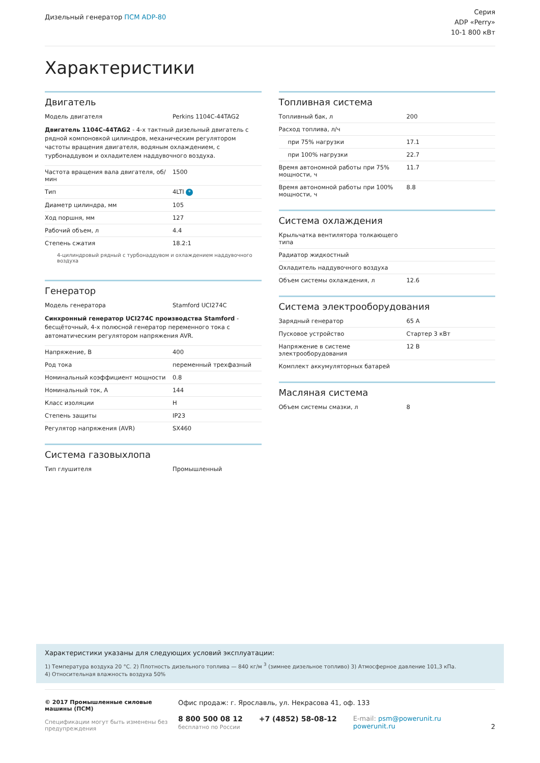Дизельный генератор ПСМ ADP-80
Серия
ADP «Perry»
10-1 800 кВт
Характеристики
Двигатель
| Модель двигателя | Perkins 1104C-44TAG2 |
Двигатель 1104C-44TAG2 - 4-х тактный дизельный двигатель с рядной компоновкой цилиндров, механическим регулятором частоты вращения двигателя, водяным охлаждением, с турбонаддувом и охладителем наддувочного воздуха.
| Частота вращения вала двигателя, об/мин | 1500 |
| Тип | 4LTI * |
| Диаметр цилиндра, мм | 105 |
| Ход поршня, мм | 127 |
| Рабочий объем, л | 4.4 |
| Степень сжатия | 18.2:1 |
4-цилиндровый рядный с турбонаддувом и охлаждением наддувочного воздуха
Генератор
| Модель генератора | Stamford UCI274C |
Синхронный генератор UCI274C производства Stamford - бесщёточный, 4-х полюсной генератор переменного тока с автоматическим регулятором напряжения AVR.
| Напряжение, В | 400 |
| Род тока | переменный трехфазный |
| Номинальный коэффициент мощности | 0.8 |
| Номинальный ток, А | 144 |
| Класс изоляции | H |
| Степень защиты | IP23 |
| Регулятор напряжения (AVR) | SX460 |
Система газовыхлопа
| Тип глушителя | Промышленный |
Топливная система
| Топливный бак, л | 200 |
| Расход топлива, л/ч | |
| при 75% нагрузки | 17.1 |
| при 100% нагрузки | 22.7 |
| Время автономной работы при 75% мощности, ч | 11.7 |
| Время автономной работы при 100% мощности, ч | 8.8 |
Система охлаждения
| Крыльчатка вентилятора толкающего типа | |
| Радиатор жидкостный | |
| Охладитель наддувочного воздуха | |
| Объем системы охлаждения, л | 12.6 |
Система электрооборудования
| Зарядный генератор | 65 А |
| Пусковое устройство | Стартер 3 кВт |
| Напряжение в системе электрооборудования | 12 В |
| Комплект аккумуляторных батарей | |
Масляная система
| Объем системы смазки, л | 8 |
Характеристики указаны для следующих условий эксплуатации:
1) Температура воздуха 20 °С. 2) Плотность дизельного топлива — 840 кг/м <sup>3</sup> (зимнее дизельное топливо) 3) Атмосферное давление 101,3 кПа.
4) Относительная влажность воздуха 50%
© 2017 Промышленные силовые машины (ПСМ)
Спецификации могут быть изменены без предупреждения
Офис продаж: г. Ярославль, ул. Некрасова 41, оф. 133
8 800 500 08 12
бесплатно по России
+7 (4852) 58-08-12 E-mail: psm@powerunit.ru
powerunit.ru
2